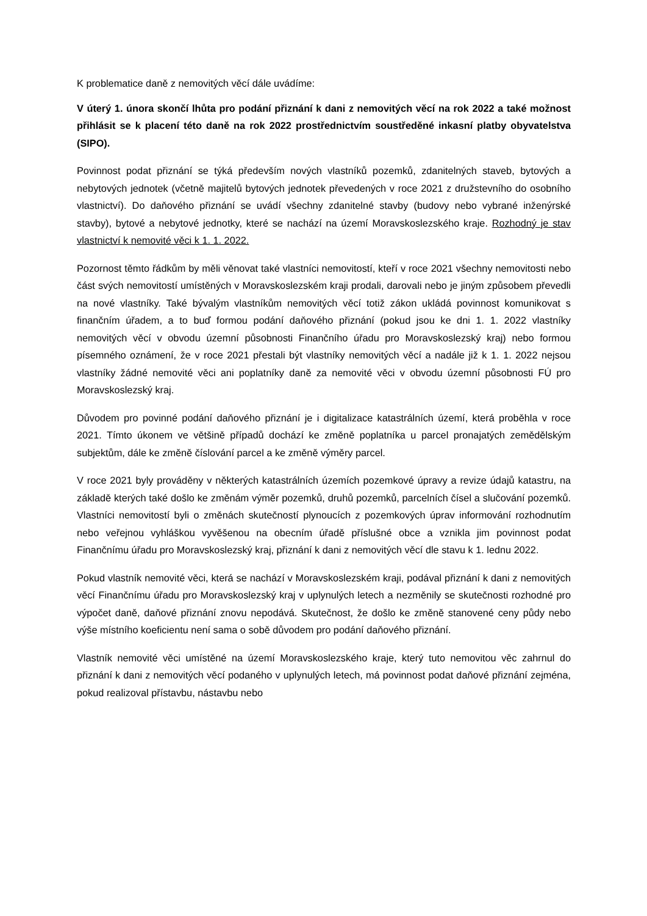K problematice daně z nemovitých věcí dále uvádíme:
V úterý 1. února skončí lhůta pro podání přiznání k dani z nemovitých věcí na rok 2022 a také možnost přihlásit se k placení této daně na rok 2022 prostřednictvím soustředěné inkasní platby obyvatelstva (SIPO).
Povinnost podat přiznání se týká především nových vlastníků pozemků, zdanitelných staveb, bytových a nebytových jednotek (včetně majitelů bytových jednotek převedených v roce 2021 z družstevního do osobního vlastnictví). Do daňového přiznání se uvádí všechny zdanitelné stavby (budovy nebo vybrané inženýrské stavby), bytové a nebytové jednotky, které se nachází na území Moravskoslezského kraje. Rozhodný je stav vlastnictví k nemovité věci k 1. 1. 2022.
Pozornost těmto řádkům by měli věnovat také vlastníci nemovitostí, kteří v roce 2021 všechny nemovitosti nebo část svých nemovitostí umístěných v Moravskoslezském kraji prodali, darovali nebo je jiným způsobem převedli na nové vlastníky. Také bývalým vlastníkům nemovitých věcí totiž zákon ukládá povinnost komunikovat s finančním úřadem, a to buď formou podání daňového přiznání (pokud jsou ke dni 1. 1. 2022 vlastníky nemovitých věcí v obvodu územní působnosti Finančního úřadu pro Moravskoslezský kraj) nebo formou písemného oznámení, že v roce 2021 přestali být vlastníky nemovitých věcí a nadále již k 1. 1. 2022 nejsou vlastníky žádné nemovité věci ani poplatníky daně za nemovité věci v obvodu územní působnosti FÚ pro Moravskoslezský kraj.
Důvodem pro povinné podání daňového přiznání je i digitalizace katastrálních území, která proběhla v roce 2021. Tímto úkonem ve většině případů dochází ke změně poplatníka u parcel pronajatých zemědělským subjektům, dále ke změně číslování parcel a ke změně výměry parcel.
V roce 2021 byly prováděny v některých katastrálních územích pozemkové úpravy a revize údajů katastru, na základě kterých také došlo ke změnám výměr pozemků, druhů pozemků, parcelních čísel a slučování pozemků. Vlastníci nemovitostí byli o změnách skutečností plynoucích z pozemkových úprav informování rozhodnutím nebo veřejnou vyhláškou vyvěšenou na obecním úřadě příslušné obce a vznikla jim povinnost podat Finančnímu úřadu pro Moravskoslezský kraj, přiznání k dani z nemovitých věcí dle stavu k 1. lednu 2022.
Pokud vlastník nemovité věci, která se nachází v Moravskoslezském kraji, podával přiznání k dani z nemovitých věcí Finančnímu úřadu pro Moravskoslezský kraj v uplynulých letech a nezměnily se skutečnosti rozhodné pro výpočet daně, daňové přiznání znovu nepodává. Skutečnost, že došlo ke změně stanovené ceny půdy nebo výše místního koeficientu není sama o sobě důvodem pro podání daňového přiznání.
Vlastník nemovité věci umístěné na území Moravskoslezského kraje, který tuto nemovitou věc zahrnul do přiznání k dani z nemovitých věcí podaného v uplynulých letech, má povinnost podat daňové přiznání zejména, pokud realizoval přístavbu, nástavbu nebo